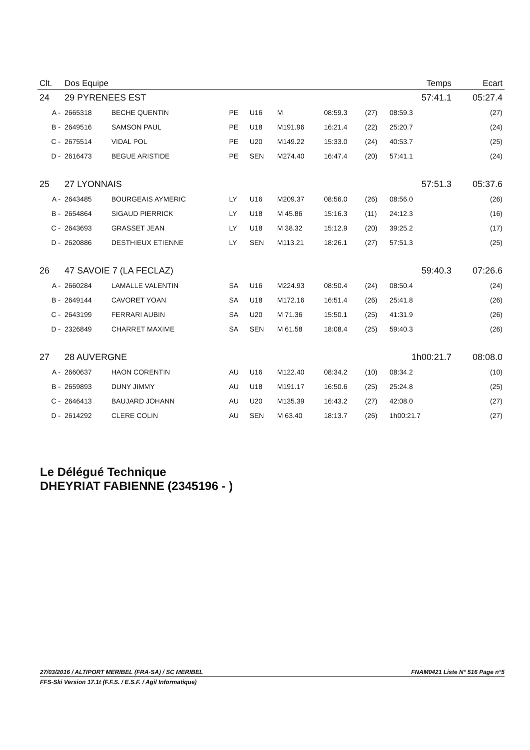| Clt. | Dos Equipe | | | | | | | Temps | | Ecart |
| --- | --- | --- | --- | --- | --- | --- | --- | --- | --- | --- |
| 24 | 29 PYRENEES EST | | | | | | | 57:41.1 | | 05:27.4 |
| A - | 2665318 | BECHE QUENTIN | PE | U16 | M | 08:59.3 | (27) | 08:59.3 | | (27) |
| B - | 2649516 | SAMSON PAUL | PE | U18 | M191.96 | 16:21.4 | (22) | 25:20.7 | | (24) |
| C - | 2675514 | VIDAL POL | PE | U20 | M149.22 | 15:33.0 | (24) | 40:53.7 | | (25) |
| D - | 2616473 | BEGUE ARISTIDE | PE | SEN | M274.40 | 16:47.4 | (20) | 57:41.1 | | (24) |
| 25 | 27 LYONNAIS | | | | | | | 57:51.3 | | 05:37.6 |
| A - | 2643485 | BOURGEAIS AYMERIC | LY | U16 | M209.37 | 08:56.0 | (26) | 08:56.0 | | (26) |
| B - | 2654864 | SIGAUD PIERRICK | LY | U18 | M 45.86 | 15:16.3 | (11) | 24:12.3 | | (16) |
| C - | 2643693 | GRASSET JEAN | LY | U18 | M 38.32 | 15:12.9 | (20) | 39:25.2 | | (17) |
| D - | 2620886 | DESTHIEUX ETIENNE | LY | SEN | M113.21 | 18:26.1 | (27) | 57:51.3 | | (25) |
| 26 | 47 SAVOIE 7 (LA FECLAZ) | | | | | | | 59:40.3 | | 07:26.6 |
| A - | 2660284 | LAMALLE VALENTIN | SA | U16 | M224.93 | 08:50.4 | (24) | 08:50.4 | | (24) |
| B - | 2649144 | CAVORET YOAN | SA | U18 | M172.16 | 16:51.4 | (26) | 25:41.8 | | (26) |
| C - | 2643199 | FERRARI AUBIN | SA | U20 | M 71.36 | 15:50.1 | (25) | 41:31.9 | | (26) |
| D - | 2326849 | CHARRET MAXIME | SA | SEN | M 61.58 | 18:08.4 | (25) | 59:40.3 | | (26) |
| 27 | 28 AUVERGNE | | | | | | | 1h00:21.7 | | 08:08.0 |
| A - | 2660637 | HAON CORENTIN | AU | U16 | M122.40 | 08:34.2 | (10) | 08:34.2 | | (10) |
| B - | 2659893 | DUNY JIMMY | AU | U18 | M191.17 | 16:50.6 | (25) | 25:24.8 | | (25) |
| C - | 2646413 | BAUJARD JOHANN | AU | U20 | M135.39 | 16:43.2 | (27) | 42:08.0 | | (27) |
| D - | 2614292 | CLERE COLIN | AU | SEN | M 63.40 | 18:13.7 | (26) | 1h00:21.7 | | (27) |
Le Délégué Technique
DHEYRIAT FABIENNE (2345196 - )
27/03/2016 / ALTIPORT MERIBEL (FRA-SA) / SC MERIBEL FNAM0421 Liste N° 516 Page n°5
FFS-Ski Version 17.1t (F.F.S. / E.S.F. / Agil Informatique)